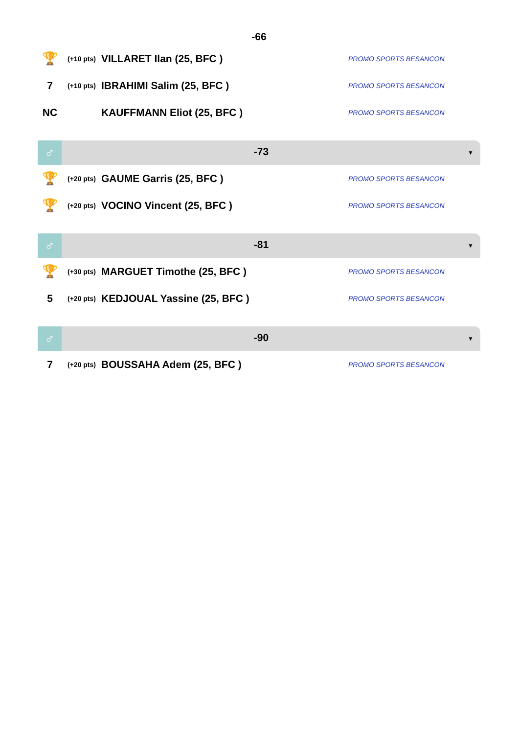-66
| 🏆 | (+10 pts) | VILLARET Ilan (25, BFC ) | PROMO SPORTS BESANCON |
| 7 | (+10 pts) | IBRAHIMI Salim (25, BFC ) | PROMO SPORTS BESANCON |
| NC | | KAUFFMANN Eliot (25, BFC ) | PROMO SPORTS BESANCON |
♂
-73
▼
| 🏆 | (+20 pts) | GAUME Garris (25, BFC ) | PROMO SPORTS BESANCON |
| 🏆 | (+20 pts) | VOCINO Vincent (25, BFC ) | PROMO SPORTS BESANCON |
♂
-81
▼
| 🏆 | (+30 pts) | MARGUET Timothe (25, BFC ) | PROMO SPORTS BESANCON |
| 5 | (+20 pts) | KEDJOUAL Yassine (25, BFC ) | PROMO SPORTS BESANCON |
♂
-90
▼
| 7 | (+20 pts) | BOUSSAHA Adem (25, BFC ) | PROMO SPORTS BESANCON |